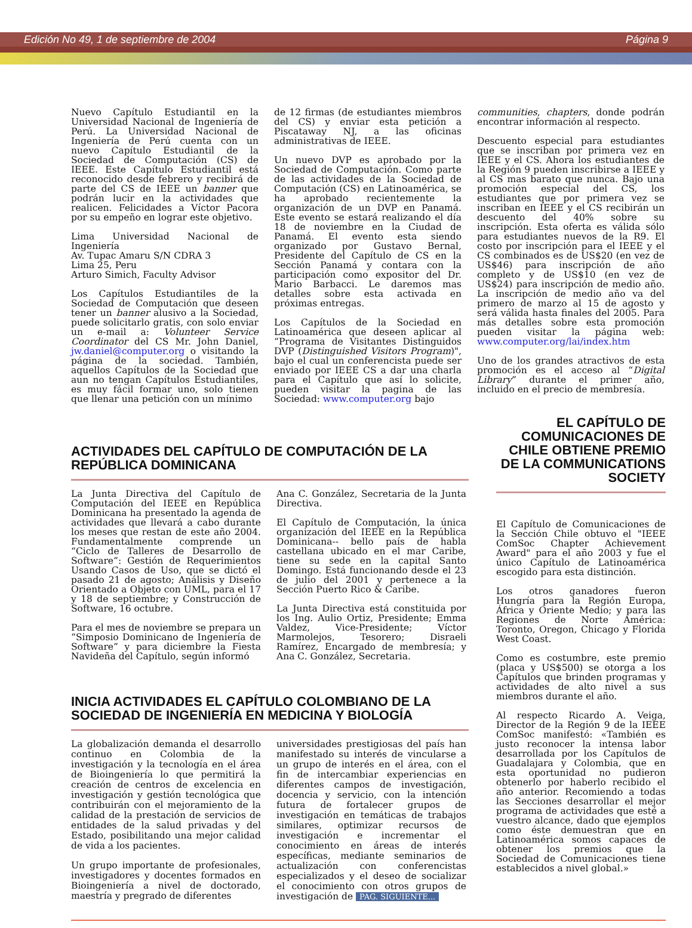Edición No 49, 1 de septiembre de 2004 Página 9
Nuevo Capítulo Estudiantil en la Universidad Nacional de Ingeniería de Perú. La Universidad Nacional de Ingeniería de Perú cuenta con un nuevo Capítulo Estudiantil de la Sociedad de Computación (CS) de IEEE. Este Capítulo Estudiantil está reconocido desde febrero y recibirá de parte del CS de IEEE un banner que podrán lucir en la actividades que realicen. Felicidades a Víctor Pacora por su empeño en lograr este objetivo.
Lima Universidad Nacional de Ingeniería
Av. Tupac Amaru S/N CDRA 3
Lima 25, Peru
Arturo Simich, Faculty Advisor
Los Capítulos Estudiantiles de la Sociedad de Computación que deseen tener un banner alusivo a la Sociedad, puede solicitarlo gratis, con solo enviar un e-mail a: Volunteer Service Coordinator del CS Mr. John Daniel, jw.daniel@computer.org o visitando la página de la sociedad. También, aquellos Capítulos de la Sociedad que aun no tengan Capítulos Estudiantiles, es muy fácil formar uno, solo tienen que llenar una petición con un mínimo
de 12 firmas (de estudiantes miembros del CS) y enviar esta petición a Piscataway NJ, a las oficinas administrativas de IEEE.
Un nuevo DVP es aprobado por la Sociedad de Computación. Como parte de las actividades de la Sociedad de Computación (CS) en Latinoamérica, se ha aprobado recientemente la organización de un DVP en Panamá. Este evento se estará realizando el día 18 de noviembre en la Ciudad de Panamá. El evento esta siendo organizado por Gustavo Bernal, Presidente del Capítulo de CS en la Sección Panamá y contara con la participación como expositor del Dr. Mario Barbacci. Le daremos mas detalles sobre esta activada en próximas entregas.
Los Capítulos de la Sociedad en Latinoamérica que deseen aplicar al “Programa de Visitantes Distinguidos DVP (Distinguished Visitors Program)", bajo el cual un conferencista puede ser enviado por IEEE CS a dar una charla para el Capítulo que así lo solicite, pueden visitar la pagina de las Sociedad: www.computer.org bajo
communities, chapters, donde podrán encontrar información al respecto.
Descuento especial para estudiantes que se inscriban por primera vez en IEEE y el CS. Ahora los estudiantes de la Región 9 pueden inscribirse a IEEE y al CS mas barato que nunca. Bajo una promoción especial del CS, los estudiantes que por primera vez se inscriban en IEEE y el CS recibirán un descuento del 40% sobre su inscripción. Esta oferta es válida sólo para estudiantes nuevos de la R9. El costo por inscripción para el IEEE y el CS combinados es de US$20 (en vez de US$46) para inscripción de año completo y de US$10 (en vez de US$24) para inscripción de medio año. La inscripción de medio año va del primero de marzo al 15 de agosto y será válida hasta finales del 2005. Para más detalles sobre esta promoción pueden visitar la página web: www.computer.org/lai/index.htm
Uno de los grandes atractivos de esta promoción es el acceso al “Digital Library” durante el primer año, incluido en el precio de membresía.
ACTIVIDADES DEL CAPÍTULO DE COMPUTACIÓN DE LA REPÚBLICA DOMINICANA
La Junta Directiva del Capítulo de Computación del IEEE en República Dominicana ha presentado la agenda de actividades que llevará a cabo durante los meses que restan de este año 2004. Fundamentalmente comprende un “Ciclo de Talleres de Desarrollo de Software”: Gestión de Requerimientos Usando Casos de Uso, que se dictó el pasado 21 de agosto; Análisis y Diseño Orientado a Objeto con UML, para el 17 y 18 de septiembre; y Construcción de Software, 16 octubre.
Para el mes de noviembre se prepara un “Simposio Dominicano de Ingeniería de Software” y para diciembre la Fiesta Navideña del Capítulo, según informó
Ana C. González, Secretaria de la Junta Directiva.
El Capítulo de Computación, la única organización del IEEE en la República Dominicana-- bello país de habla castellana ubicado en el mar Caribe, tiene su sede en la capital Santo Domingo. Está funcionando desde el 23 de julio del 2001 y pertenece a la Sección Puerto Rico & Caribe.
La Junta Directiva está constituida por los Ing. Aulio Ortiz, Presidente; Emma Valdez, Vice-Presidente; Víctor Marmolejos, Tesorero; Disraeli Ramírez, Encargado de membresía; y Ana C. González, Secretaria.
INICIA ACTIVIDADES EL CAPÍTULO COLOMBIANO DE LA SOCIEDAD DE INGENIERÍA EN MEDICINA Y BIOLOGÍA
La globalización demanda el desarrollo continuo en Colombia de la investigación y la tecnología en el área de Bioingeniería lo que permitirá la creación de centros de excelencia en investigación y gestión tecnológica que contribuirán con el mejoramiento de la calidad de la prestación de servicios de entidades de la salud privadas y del Estado, posibilitando una mejor calidad de vida a los pacientes.
Un grupo importante de profesionales, investigadores y docentes formados en Bioingeniería a nivel de doctorado, maestría y pregrado de diferentes
universidades prestigiosas del país han manifestado su interés de vincularse a un grupo de interés en el área, con el fin de intercambiar experiencias en diferentes campos de investigación, docencia y servicio, con la intención futura de fortalecer grupos de investigación en temáticas de trabajos similares, optimizar recursos de investigación e incrementar el conocimiento en áreas de interés específicas, mediante seminarios de actualización con conferencistas especializados y el deseo de socializar el conocimiento con otros grupos de investigación de PAG. SIGUIENTE...
EL CAPÍTULO DE COMUNICACIONES DE CHILE OBTIENE PREMIO DE LA COMMUNICATIONS SOCIETY
El Capítulo de Comunicaciones de la Sección Chile obtuvo el "IEEE ComSoc Chapter Achievement Award" para el año 2003 y fue el único Capítulo de Latinoamérica escogido para esta distinción.
Los otros ganadores fueron Hungría para la Región Europa, África y Oriente Medio; y para las Regiones de Norte América: Toronto, Oregon, Chicago y Florida West Coast.
Como es costumbre, este premio (placa y US$500) se otorga a los Capítulos que brinden programas y actividades de alto nivel a sus miembros durante el año.
Al respecto Ricardo A. Veiga, Director de la Región 9 de la IEEE ComSoc manifestó: «También es justo reconocer la intensa labor desarrollada por los Capítulos de Guadalajara y Colombia, que en esta oportunidad no pudieron obtenerlo por haberlo recibido el año anterior. Recomiendo a todas las Secciones desarrollar el mejor programa de actividades que esté a vuestro alcance, dado que ejemplos como éste demuestran que en Latinoamérica somos capaces de obtener los premios que la Sociedad de Comunicaciones tiene establecidos a nivel global.»